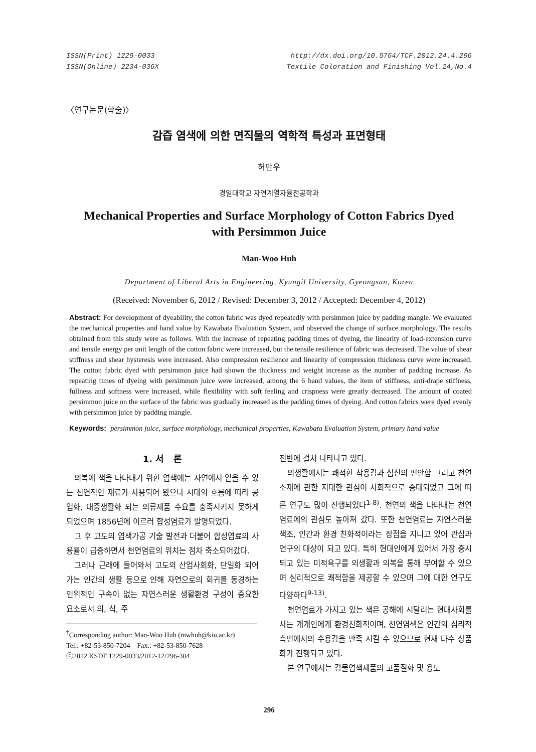ISSN(Print) 1229-0033
ISSN(Online) 2234-036X
http://dx.doi.org/10.5764/TCF.2012.24.4.296
Textile Coloration and Finishing Vol.24,No.4
〈연구논문(학술)〉
감즙 염색에 의한 면직물의 역학적 특성과 표면형태
허만우
경일대학교 자연계열자율전공학과
Mechanical Properties and Surface Morphology of Cotton Fabrics Dyed
with Persimmon Juice
Man-Woo Huh
Department of Liberal Arts in Engineering, Kyungil University, Gyeongsan, Korea
(Received: November 6, 2012 / Revised: December 3, 2012 / Accepted: December 4, 2012)
Abstract: For development of dyeability, the cotton fabric was dyed repeatedly with persimmon juice by padding mangle. We evaluated the mechanical properties and hand value by Kawabata Evaluation System, and observed the change of surface morphology. The results obtained from this study were as follows. With the increase of repeating padding times of dyeing, the linearity of load-extension curve and tensile energy per unit length of the cotton fabric were increased, but the tensile resilience of fabric was decreased. The value of shear stiffness and shear hysteresis were increased. Also compression resilience and linearity of compression thickness curve were increased. The cotton fabric dyed with persimmon juice had shown the thickness and weight increase as the number of padding increase. As repeating times of dyeing with persimmon juice were increased, among the 6 hand values, the item of stiffness, anti-drape stiffness, fullness and softness were increased, while flexibility with soft feeling and crispness were greatly decreased. The amount of coated persimmon juice on the surface of the fabric was gradually increased as the padding times of dyeing. And cotton fabrics were dyed evenly with persimmon juice by padding mangle.
Keywords: persimmon juice, surface morphology, mechanical properties, Kawabata Evaluation System, primary hand value
1. 서 론
의복에 색을 나타내기 위한 염색에는 자연에서 얻을 수 있는 천연적인 재료가 사용되어 왔으나 시대의 흐름에 따라 공업화, 대중생활화 되는 의류제품 수요를 충족시키지 못하게 되었으며 1856년에 이르러 합성염료가 발명되었다.
그 후 고도의 염색가공 기술 발전과 더불어 합성염료의 사용률이 급증하면서 천연염료의 위치는 점차 축소되어갔다.
그러나 근래에 들어와서 고도의 산업사회화, 단일화 되어가는 인간의 생활 등으로 인해 자연으로의 회귀를 동경하는 인위적인 구속이 없는 자연스러운 생활환경 구성이 중요한 요소로서 의, 식, 주
<sup>†</sup> Corresponding author: Man-Woo Huh (mwhuh@kiu.ac.kr)
Tel.: +82-53-850-7204 Fax.: +82-53-850-7628
ⓒ2012 KSDF 1229-0033/2012-12/296-304
전반에 걸쳐 나타나고 있다.
의생활에서는 쾌적한 착용감과 심신의 편안함 그리고 천연소재에 관한 지대한 관심이 사회적으로 증대되었고 그에 따른 연구도 많이 진행되었다<sup>1-8)</sup>. 천연의 색을 나타내는 천연염료에의 관심도 높아져 갔다. 또한 천연염료는 자연스러운 색조, 인간과 환경 친화적이라는 장점을 지니고 있어 관심과 연구의 대상이 되고 있다. 특히 현대인에게 있어서 가장 중시되고 있는 미적욕구를 의생활과 의복을 통해 부여할 수 있으며 심리적으로 쾌적함을 제공할 수 있으며 그에 대한 연구도 다양하다<sup>9-13)</sup>.
천연염료가 가지고 있는 색은 공해에 시달리는 현대사회를 사는 개개인에게 환경친화적이며, 천연염색은 인간의 심리적 측면에서의 수용감을 만족 시킬 수 있으므로 현재 다수 상품화가 진행되고 있다.
본 연구에서는 감물염색제품의 고품질화 및 용도
296